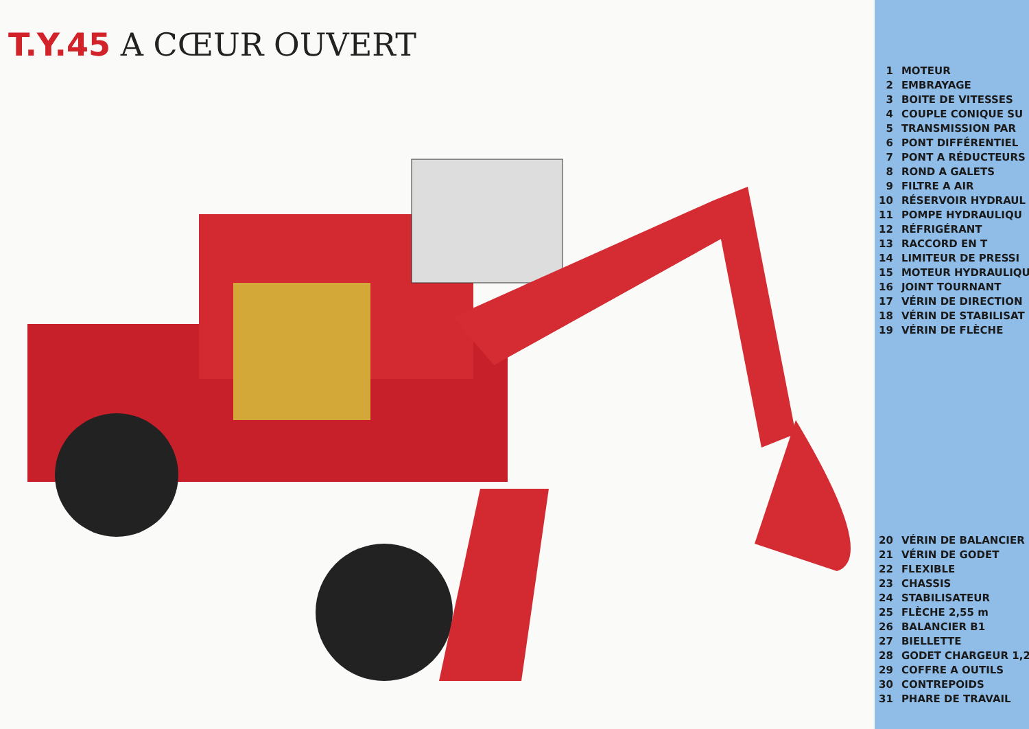T.Y.45 A CŒUR OUVERT
| 1 | MOTEUR |
| 2 | EMBRAYAGE |
| 3 | BOITE DE VITESSES |
| 4 | COUPLE CONIQUE SU |
| 5 | TRANSMISSION PAR |
| 6 | PONT DIFFÉRENTIEL |
| 7 | PONT A RÉDUCTEURS |
| 8 | ROND A GALETS |
| 9 | FILTRE A AIR |
| 10 | RÉSERVOIR HYDRAUL |
| 11 | POMPE HYDRAULIQU |
| 12 | RÉFRIGÉRANT |
| 13 | RACCORD EN T |
| 14 | LIMITEUR DE PRESSI |
| 15 | MOTEUR HYDRAULIQU |
| 16 | JOINT TOURNANT |
| 17 | VÉRIN DE DIRECTION |
| 18 | VÉRIN DE STABILISAT |
| 19 | VÉRIN DE FLÈCHE |
| 20 | VÉRIN DE BALANCIER |
| 21 | VÉRIN DE GODET |
| 22 | FLEXIBLE |
| 23 | CHASSIS |
| 24 | STABILISATEUR |
| 25 | FLÈCHE 2,55 m |
| 26 | BALANCIER B1 |
| 27 | BIELLETTE |
| 28 | GODET CHARGEUR 1,2 |
| 29 | COFFRE A OUTILS |
| 30 | CONTREPOIDS |
| 31 | PHARE DE TRAVAIL |